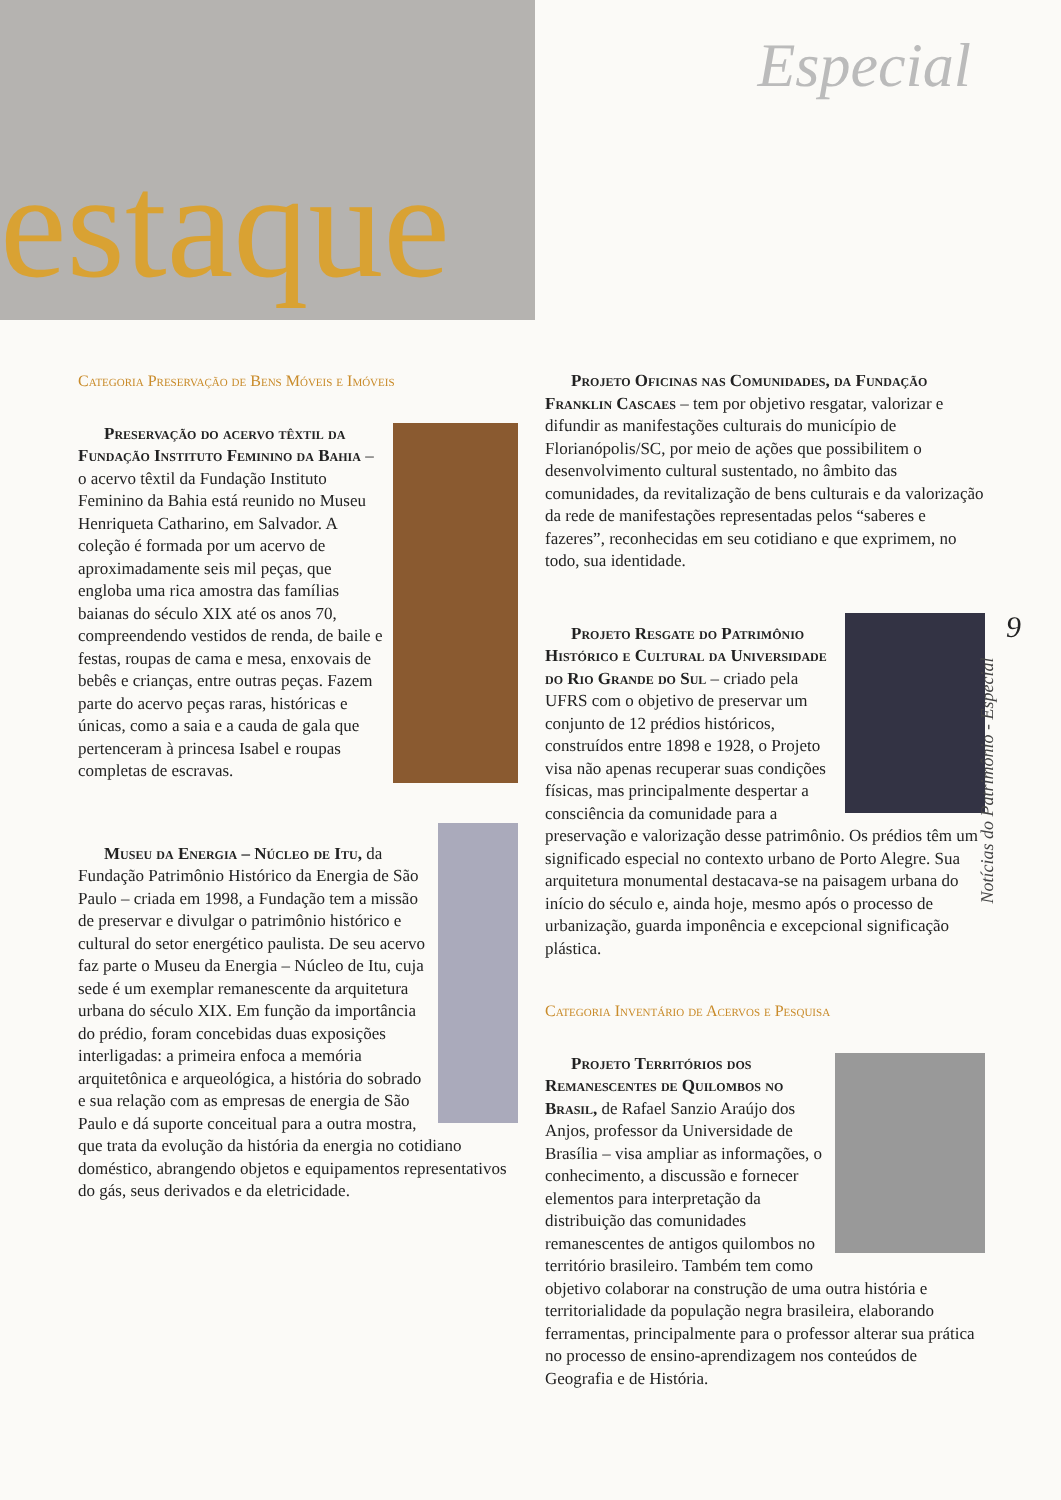estaque
Especial
Categoria Preservação de Bens Móveis e Imóveis
Preservação do acervo têxtil da Fundação Instituto Feminino da Bahia – o acervo têxtil da Fundação Instituto Feminino da Bahia está reunido no Museu Henriqueta Catharino, em Salvador. A coleção é formada por um acervo de aproximadamente seis mil peças, que engloba uma rica amostra das famílias baianas do século XIX até os anos 70, compreendendo vestidos de renda, de baile e festas, roupas de cama e mesa, enxovais de bebês e crianças, entre outras peças. Fazem parte do acervo peças raras, históricas e únicas, como a saia e a cauda de gala que pertenceram à princesa Isabel e roupas completas de escravas.
Museu da Energia – Núcleo de Itu, da Fundação Patrimônio Histórico da Energia de São Paulo – criada em 1998, a Fundação tem a missão de preservar e divulgar o patrimônio histórico e cultural do setor energético paulista. De seu acervo faz parte o Museu da Energia – Núcleo de Itu, cuja sede é um exemplar remanescente da arquitetura urbana do século XIX. Em função da importância do prédio, foram concebidas duas exposições interligadas: a primeira enfoca a memória arquitetônica e arqueológica, a história do sobrado e sua relação com as empresas de energia de São Paulo e dá suporte conceitual para a outra mostra, que trata da evolução da história da energia no cotidiano doméstico, abrangendo objetos e equipamentos representativos do gás, seus derivados e da eletricidade.
Projeto Oficinas nas Comunidades, da Fundação Franklin Cascaes – tem por objetivo resgatar, valorizar e difundir as manifestações culturais do município de Florianópolis/SC, por meio de ações que possibilitem o desenvolvimento cultural sustentado, no âmbito das comunidades, da revitalização de bens culturais e da valorização da rede de manifestações representadas pelos “saberes e fazeres”, reconhecidas em seu cotidiano e que exprimem, no todo, sua identidade.
Projeto Resgate do Patrimônio Histórico e Cultural da Universidade do Rio Grande do Sul – criado pela UFRS com o objetivo de preservar um conjunto de 12 prédios históricos, construídos entre 1898 e 1928, o Projeto visa não apenas recuperar suas condições físicas, mas principalmente despertar a consciência da comunidade para a preservação e valorização desse patrimônio. Os prédios têm um significado especial no contexto urbano de Porto Alegre. Sua arquitetura monumental destacava-se na paisagem urbana do início do século e, ainda hoje, mesmo após o processo de urbanização, guarda imponência e excepcional significação plástica.
Categoria Inventário de Acervos e Pesquisa
Projeto Territórios dos Remanescentes de Quilombos no Brasil, de Rafael Sanzio Araújo dos Anjos, professor da Universidade de Brasília – visa ampliar as informações, o conhecimento, a discussão e fornecer elementos para interpretação da distribuição das comunidades remanescentes de antigos quilombos no território brasileiro. Também tem como objetivo colaborar na construção de uma outra história e territorialidade da população negra brasileira, elaborando ferramentas, principalmente para o professor alterar sua prática no processo de ensino-aprendizagem nos conteúdos de Geografia e de História.
9
Notícias do Patrimônio - Especial